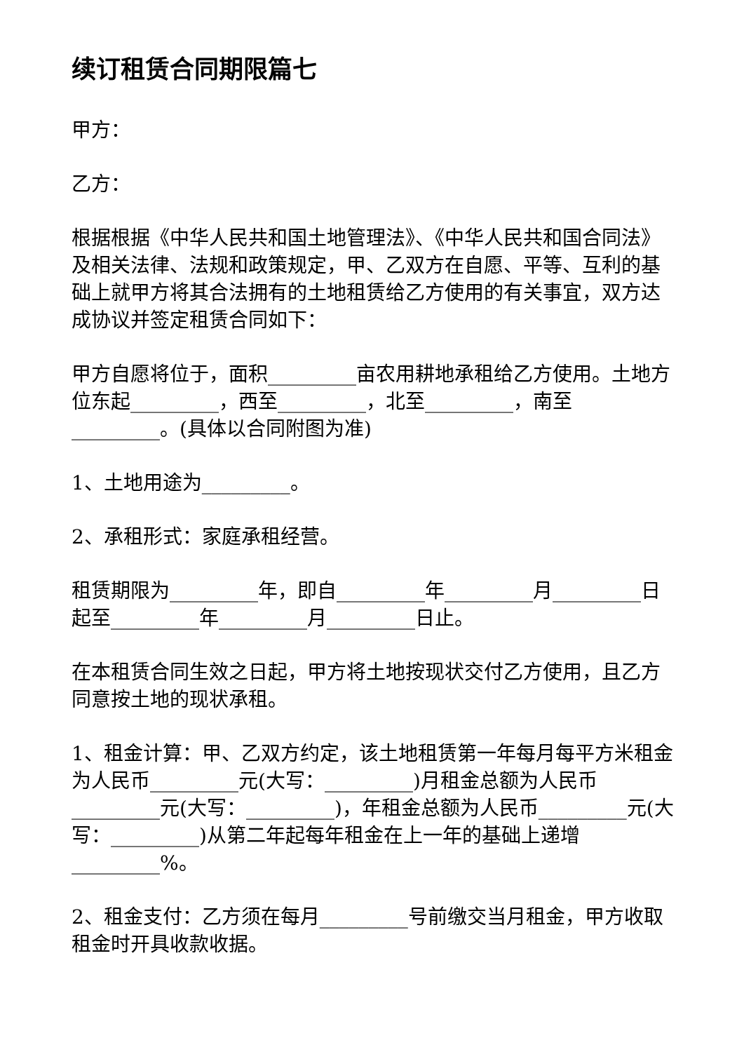续订租赁合同期限篇七
甲方：
乙方：
根据根据《中华人民共和国土地管理法》、《中华人民共和国合同法》及相关法律、法规和政策规定，甲、乙双方在自愿、平等、互利的基础上就甲方将其合法拥有的土地租赁给乙方使用的有关事宜，双方达成协议并签定租赁合同如下：
甲方自愿将位于，面积_________亩农用耕地承租给乙方使用。土地方位东起_________，西至_________，北至_________，南至_________。(具体以合同附图为准)
1、土地用途为_________。
2、承租形式：家庭承租经营。
租赁期限为_________年，即自_________年_________月_________日起至_________年_________月_________日止。
在本租赁合同生效之日起，甲方将土地按现状交付乙方使用，且乙方同意按土地的现状承租。
1、租金计算：甲、乙双方约定，该土地租赁第一年每月每平方米租金为人民币_________元(大写：_________)月租金总额为人民币_________元(大写：_________)，年租金总额为人民币_________元(大写：_________)从第二年起每年租金在上一年的基础上递增_________%。
2、租金支付：乙方须在每月_________号前缴交当月租金，甲方收取租金时开具收款收据。